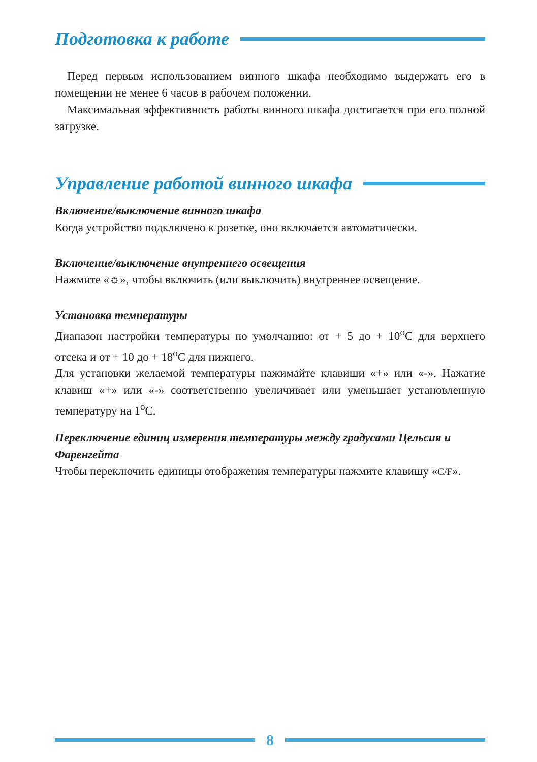Подготовка к работе
Перед первым использованием винного шкафа необходимо выдержать его в помещении не менее 6 часов в рабочем положении.
Максимальная эффективность работы винного шкафа достигается при его полной загрузке.
Управление работой винного шкафа
Включение/выключение винного шкафа
Когда устройство подключено к розетке, оно включается автоматически.
Включение/выключение внутреннего освещения
Нажмите «☼», чтобы включить (или выключить) внутреннее освещение.
Установка температуры
Диапазон настройки температуры по умолчанию: от + 5 до + 10<sup>о</sup>С для верхнего отсека и от + 10 до + 18<sup>о</sup>С для нижнего.
Для установки желаемой температуры нажимайте клавиши «+» или «-». Нажатие клавиш «+» или «-» соответственно увеличивает или уменьшает установленную температуру на 1<sup>о</sup>С.
Переключение единиц измерения температуры между градусами Цельсия и Фаренгейта
Чтобы переключить единицы отображения температуры нажмите клавишу «C/F».
8